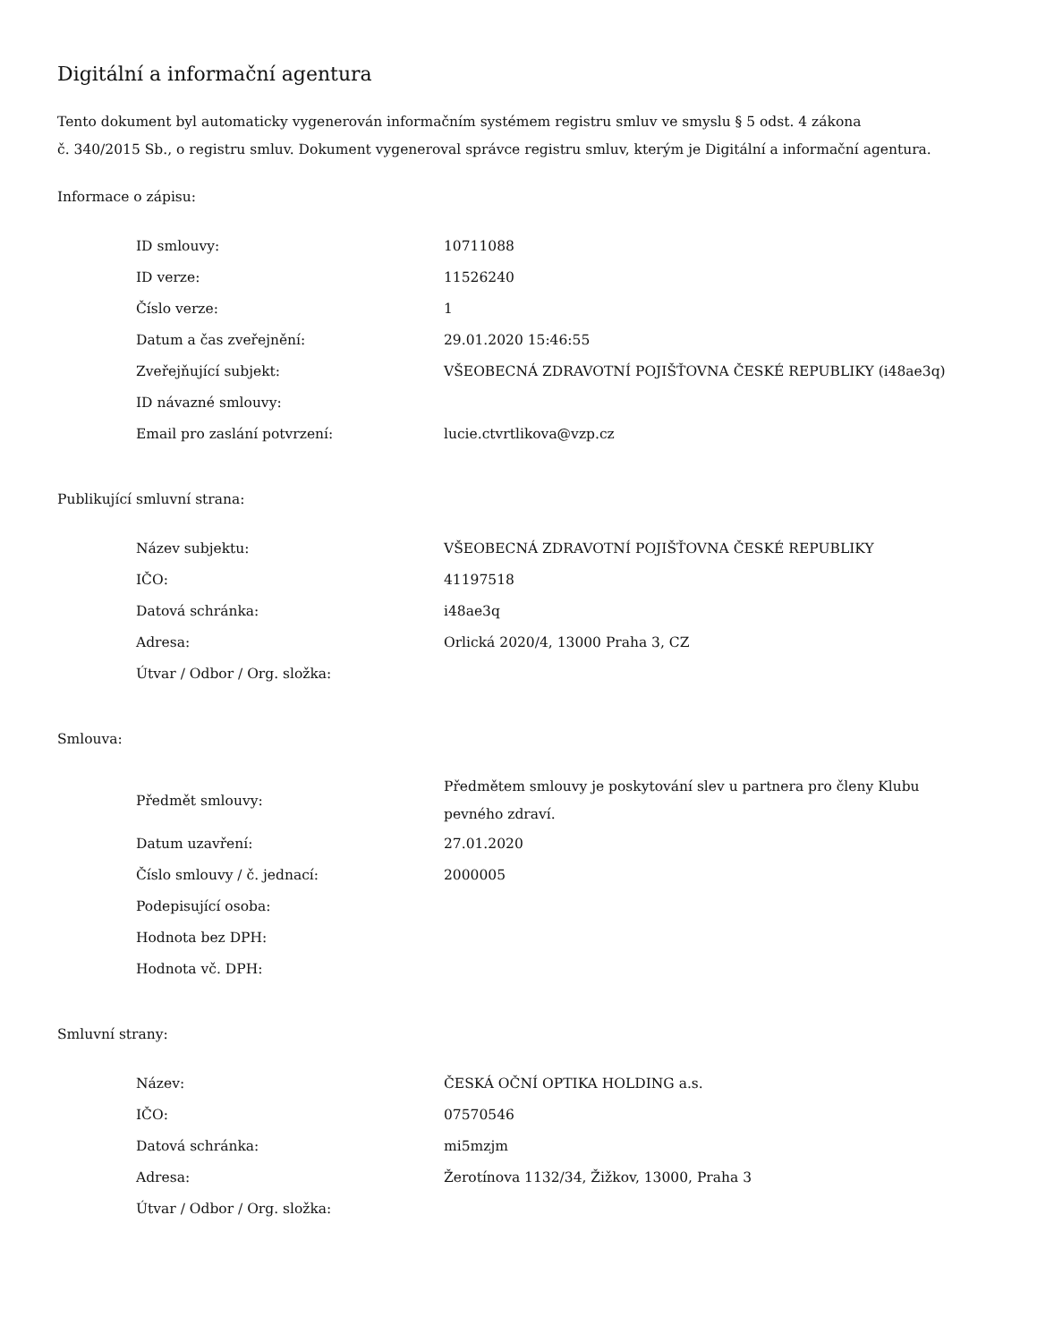Digitální a informační agentura
Tento dokument byl automaticky vygenerován informačním systémem registru smluv ve smyslu § 5 odst. 4 zákona
č. 340/2015 Sb., o registru smluv. Dokument vygeneroval správce registru smluv, kterým je Digitální a informační agentura.
Informace o zápisu:
| ID smlouvy: | 10711088 |
| ID verze: | 11526240 |
| Číslo verze: | 1 |
| Datum a čas zveřejnění: | 29.01.2020 15:46:55 |
| Zveřejňující subjekt: | VŠEOBECNÁ ZDRAVOTNÍ POJIŠŤOVNA ČESKÉ REPUBLIKY (i48ae3q) |
| ID návazné smlouvy: | |
| Email pro zaslání potvrzení: | lucie.ctvrtlikova@vzp.cz |
Publikující smluvní strana:
| Název subjektu: | VŠEOBECNÁ ZDRAVOTNÍ POJIŠŤOVNA ČESKÉ REPUBLIKY |
| IČO: | 41197518 |
| Datová schránka: | i48ae3q |
| Adresa: | Orlická 2020/4, 13000 Praha 3, CZ |
| Útvar / Odbor / Org. složka: | |
Smlouva:
| Předmět smlouvy: | Předmětem smlouvy je poskytování slev u partnera pro členy Klubu pevného zdraví. |
| Datum uzavření: | 27.01.2020 |
| Číslo smlouvy / č. jednací: | 2000005 |
| Podepisující osoba: | |
| Hodnota bez DPH: | |
| Hodnota vč. DPH: | |
Smluvní strany:
| Název: | ČESKÁ OČNÍ OPTIKA HOLDING a.s. |
| IČO: | 07570546 |
| Datová schránka: | mi5mzjm |
| Adresa: | Žerotínova 1132/34, Žižkov, 13000, Praha 3 |
| Útvar / Odbor / Org. složka: | |